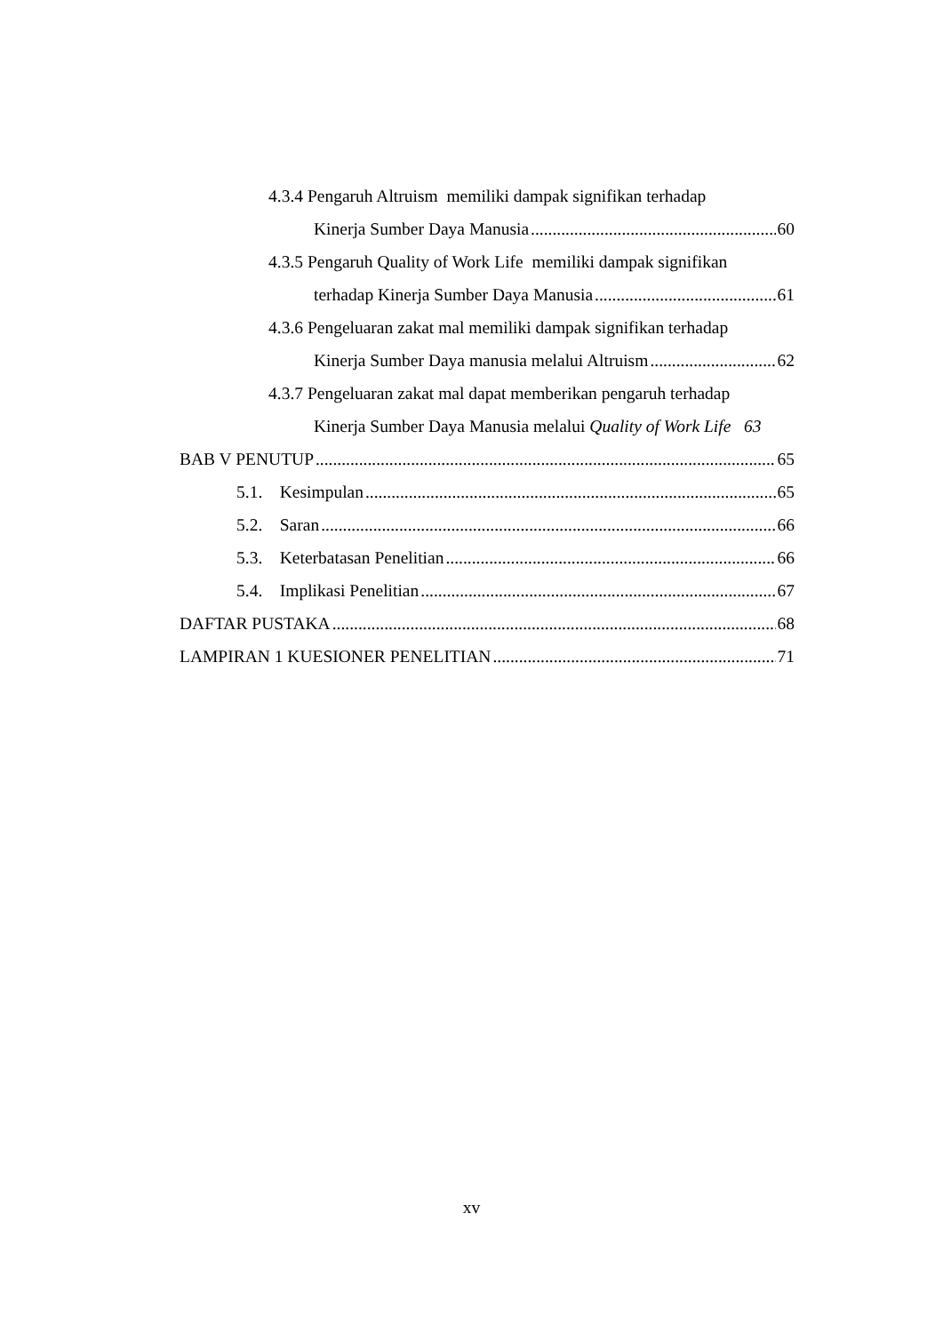4.3.4 Pengaruh Altruism memiliki dampak signifikan terhadap
Kinerja Sumber Daya Manusia 60
4.3.5 Pengaruh Quality of Work Life memiliki dampak signifikan
terhadap Kinerja Sumber Daya Manusia 61
4.3.6 Pengeluaran zakat mal memiliki dampak signifikan terhadap
Kinerja Sumber Daya manusia melalui Altruism 62
4.3.7 Pengeluaran zakat mal dapat memberikan pengaruh terhadap
Kinerja Sumber Daya Manusia melalui Quality of Work Life 63
BAB V PENUTUP 65
5.1. Kesimpulan 65
5.2. Saran 66
5.3. Keterbatasan Penelitian 66
5.4. Implikasi Penelitian 67
DAFTAR PUSTAKA 68
LAMPIRAN 1 KUESIONER PENELITIAN 71
xv